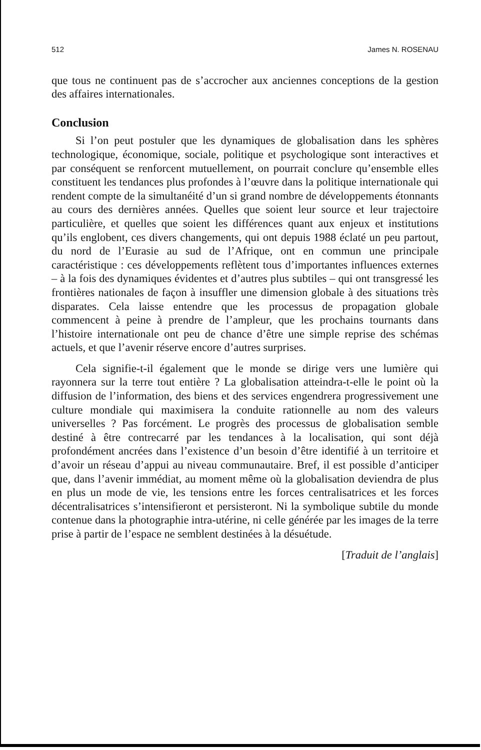512 James N. ROSENAU
que tous ne continuent pas de s’accrocher aux anciennes conceptions de la gestion des affaires internationales.
Conclusion
Si l’on peut postuler que les dynamiques de globalisation dans les sphères technologique, économique, sociale, politique et psychologique sont interactives et par conséquent se renforcent mutuellement, on pourrait conclure qu’ensemble elles constituent les tendances plus profondes à l’œuvre dans la politique internationale qui rendent compte de la simultanéité d’un si grand nombre de développements étonnants au cours des dernières années. Quelles que soient leur source et leur trajectoire particulière, et quelles que soient les différences quant aux enjeux et institutions qu’ils englobent, ces divers changements, qui ont depuis 1988 éclaté un peu partout, du nord de l’Eurasie au sud de l’Afrique, ont en commun une principale caractéristique : ces développements reflètent tous d’importantes influences externes – à la fois des dynamiques évidentes et d’autres plus subtiles – qui ont transgressé les frontières nationales de façon à insuffler une dimension globale à des situations très disparates. Cela laisse entendre que les processus de propagation globale commencent à peine à prendre de l’ampleur, que les prochains tournants dans l’histoire internationale ont peu de chance d’être une simple reprise des schémas actuels, et que l’avenir réserve encore d’autres surprises.
Cela signifie-t-il également que le monde se dirige vers une lumière qui rayonnera sur la terre tout entière ? La globalisation atteindra-t-elle le point où la diffusion de l’information, des biens et des services engendrera progressivement une culture mondiale qui maximisera la conduite rationnelle au nom des valeurs universelles ? Pas forcément. Le progrès des processus de globalisation semble destiné à être contrecarré par les tendances à la localisation, qui sont déjà profondément ancrées dans l’existence d’un besoin d’être identifié à un territoire et d’avoir un réseau d’appui au niveau communautaire. Bref, il est possible d’anticiper que, dans l’avenir immédiat, au moment même où la globalisation deviendra de plus en plus un mode de vie, les tensions entre les forces centralisatrices et les forces décentralisatrices s’intensifieront et persisteront. Ni la symbolique subtile du monde contenue dans la photographie intra-utérine, ni celle générée par les images de la terre prise à partir de l’espace ne semblent destinées à la désuétude.
[Traduit de l’anglais]